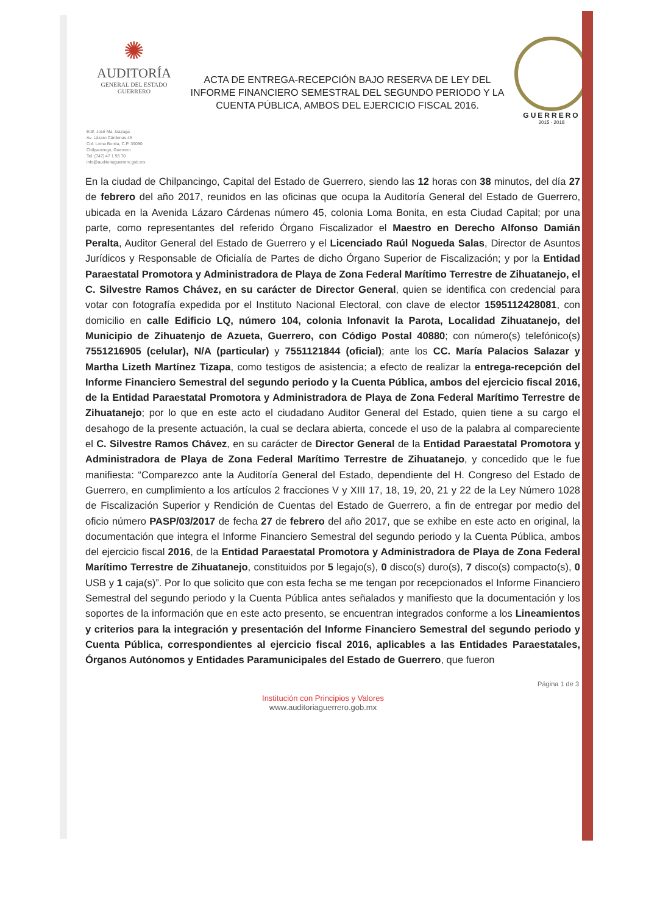✺
AUDITORÍA
GENERAL DEL ESTADO
GUERRERO
ACTA DE ENTREGA-RECEPCIÓN BAJO RESERVA DE LEY DEL INFORME FINANCIERO SEMESTRAL DEL SEGUNDO PERIODO Y LA CUENTA PÚBLICA, AMBOS DEL EJERCICIO FISCAL 2016.
GUERRERO
2015 - 2018
Edif. José Ma. Izazaga
Av. Lázaro Cárdenas 45
Col. Loma Bonita, C.P. 39080
Chilpancingo, Guerrero
Tel. (747) 47 1 93 70
info@auditoriaguerrero.gob.mx
En la ciudad de Chilpancingo, Capital del Estado de Guerrero, siendo las 12 horas con 38 minutos, del día 27 de febrero del año 2017, reunidos en las oficinas que ocupa la Auditoría General del Estado de Guerrero, ubicada en la Avenida Lázaro Cárdenas número 45, colonia Loma Bonita, en esta Ciudad Capital; por una parte, como representantes del referido Órgano Fiscalizador el Maestro en Derecho Alfonso Damián Peralta, Auditor General del Estado de Guerrero y el Licenciado Raúl Nogueda Salas, Director de Asuntos Jurídicos y Responsable de Oficialía de Partes de dicho Órgano Superior de Fiscalización; y por la Entidad Paraestatal Promotora y Administradora de Playa de Zona Federal Marítimo Terrestre de Zihuatanejo, el C. Silvestre Ramos Chávez, en su carácter de Director General, quien se identifica con credencial para votar con fotografía expedida por el Instituto Nacional Electoral, con clave de elector 1595112428081, con domicilio en calle Edificio LQ, número 104, colonia Infonavit la Parota, Localidad Zihuatanejo, del Municipio de Zihuatenjo de Azueta, Guerrero, con Código Postal 40880; con número(s) telefónico(s) 7551216905 (celular), N/A (particular) y 7551121844 (oficial); ante los CC. María Palacios Salazar y Martha Lizeth Martínez Tizapa, como testigos de asistencia; a efecto de realizar la entrega-recepción del Informe Financiero Semestral del segundo periodo y la Cuenta Pública, ambos del ejercicio fiscal 2016, de la Entidad Paraestatal Promotora y Administradora de Playa de Zona Federal Marítimo Terrestre de Zihuatanejo; por lo que en este acto el ciudadano Auditor General del Estado, quien tiene a su cargo el desahogo de la presente actuación, la cual se declara abierta, concede el uso de la palabra al compareciente el C. Silvestre Ramos Chávez, en su carácter de Director General de la Entidad Paraestatal Promotora y Administradora de Playa de Zona Federal Marítimo Terrestre de Zihuatanejo, y concedido que le fue manifiesta: “Comparezco ante la Auditoría General del Estado, dependiente del H. Congreso del Estado de Guerrero, en cumplimiento a los artículos 2 fracciones V y XIII 17, 18, 19, 20, 21 y 22 de la Ley Número 1028 de Fiscalización Superior y Rendición de Cuentas del Estado de Guerrero, a fin de entregar por medio del oficio número PASP/03/2017 de fecha 27 de febrero del año 2017, que se exhibe en este acto en original, la documentación que integra el Informe Financiero Semestral del segundo periodo y la Cuenta Pública, ambos del ejercicio fiscal 2016, de la Entidad Paraestatal Promotora y Administradora de Playa de Zona Federal Marítimo Terrestre de Zihuatanejo, constituidos por 5 legajo(s), 0 disco(s) duro(s), 7 disco(s) compacto(s), 0 USB y 1 caja(s)”. Por lo que solicito que con esta fecha se me tengan por recepcionados el Informe Financiero Semestral del segundo periodo y la Cuenta Pública antes señalados y manifiesto que la documentación y los soportes de la información que en este acto presento, se encuentran integrados conforme a los Lineamientos y criterios para la integración y presentación del Informe Financiero Semestral del segundo periodo y Cuenta Pública, correspondientes al ejercicio fiscal 2016, aplicables a las Entidades Paraestatales, Órganos Autónomos y Entidades Paramunicipales del Estado de Guerrero, que fueron
Página 1 de 3
Institución con Principios y Valores
www.auditoriaguerrero.gob.mx